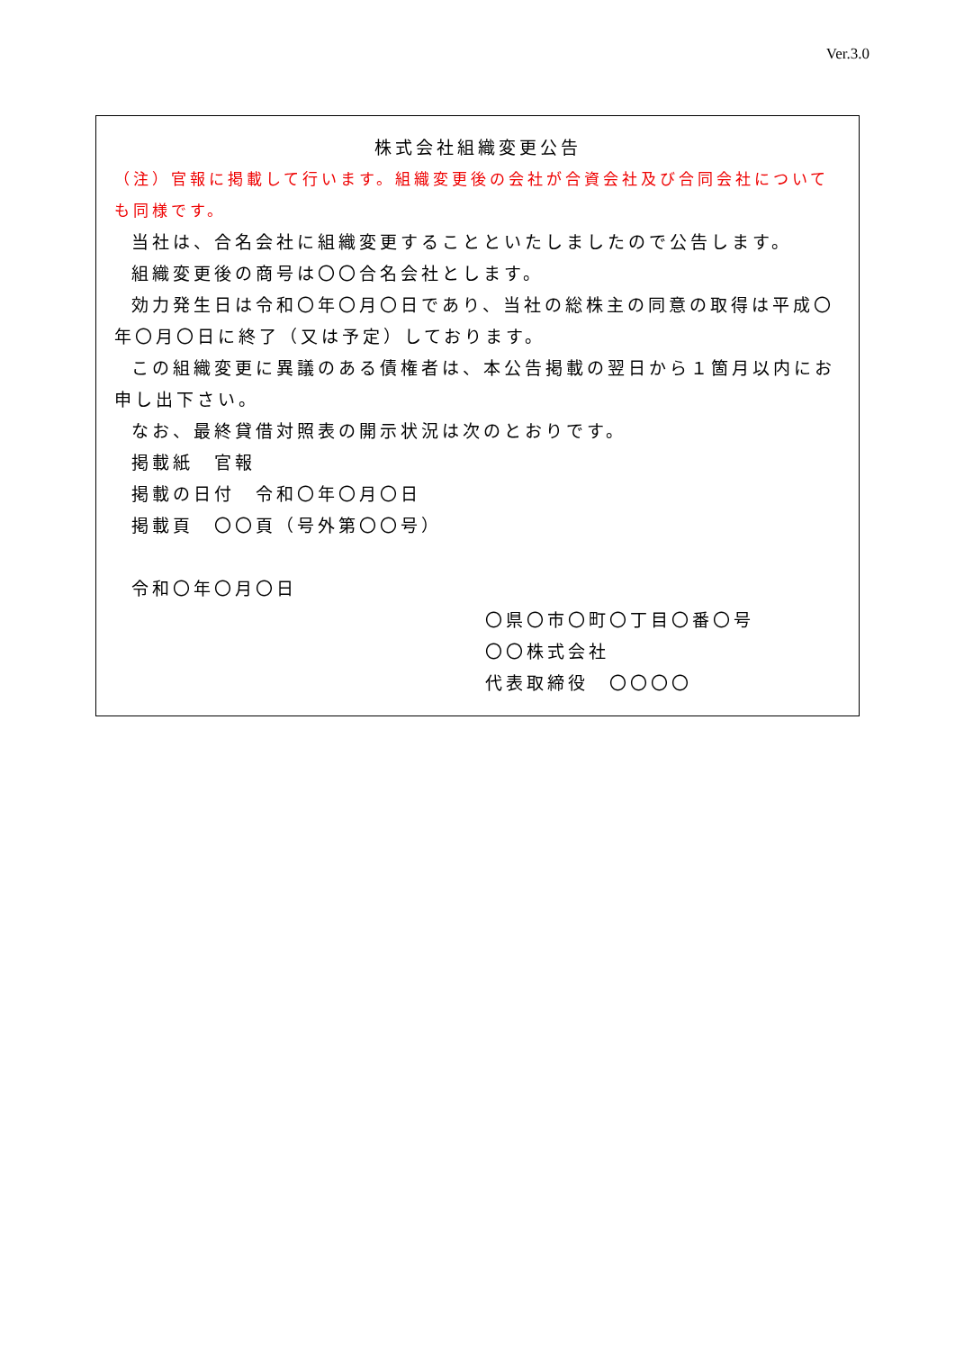Ver.3.0
株式会社組織変更公告
（注）官報に掲載して行います。組織変更後の会社が合資会社及び合同会社についても同様です。
当社は、合名会社に組織変更することといたしましたので公告します。
組織変更後の商号は〇〇合名会社とします。
効力発生日は令和〇年〇月〇日であり、当社の総株主の同意の取得は平成〇年〇月〇日に終了（又は予定）しております。
この組織変更に異議のある債権者は、本公告掲載の翌日から１箇月以内にお申し出下さい。
なお、最終貸借対照表の開示状況は次のとおりです。
掲載紙　官報
掲載の日付　令和〇年〇月〇日
掲載頁　〇〇頁（号外第〇〇号）
令和〇年〇月〇日
〇県〇市〇町〇丁目〇番〇号
〇〇株式会社
代表取締役　〇〇〇〇